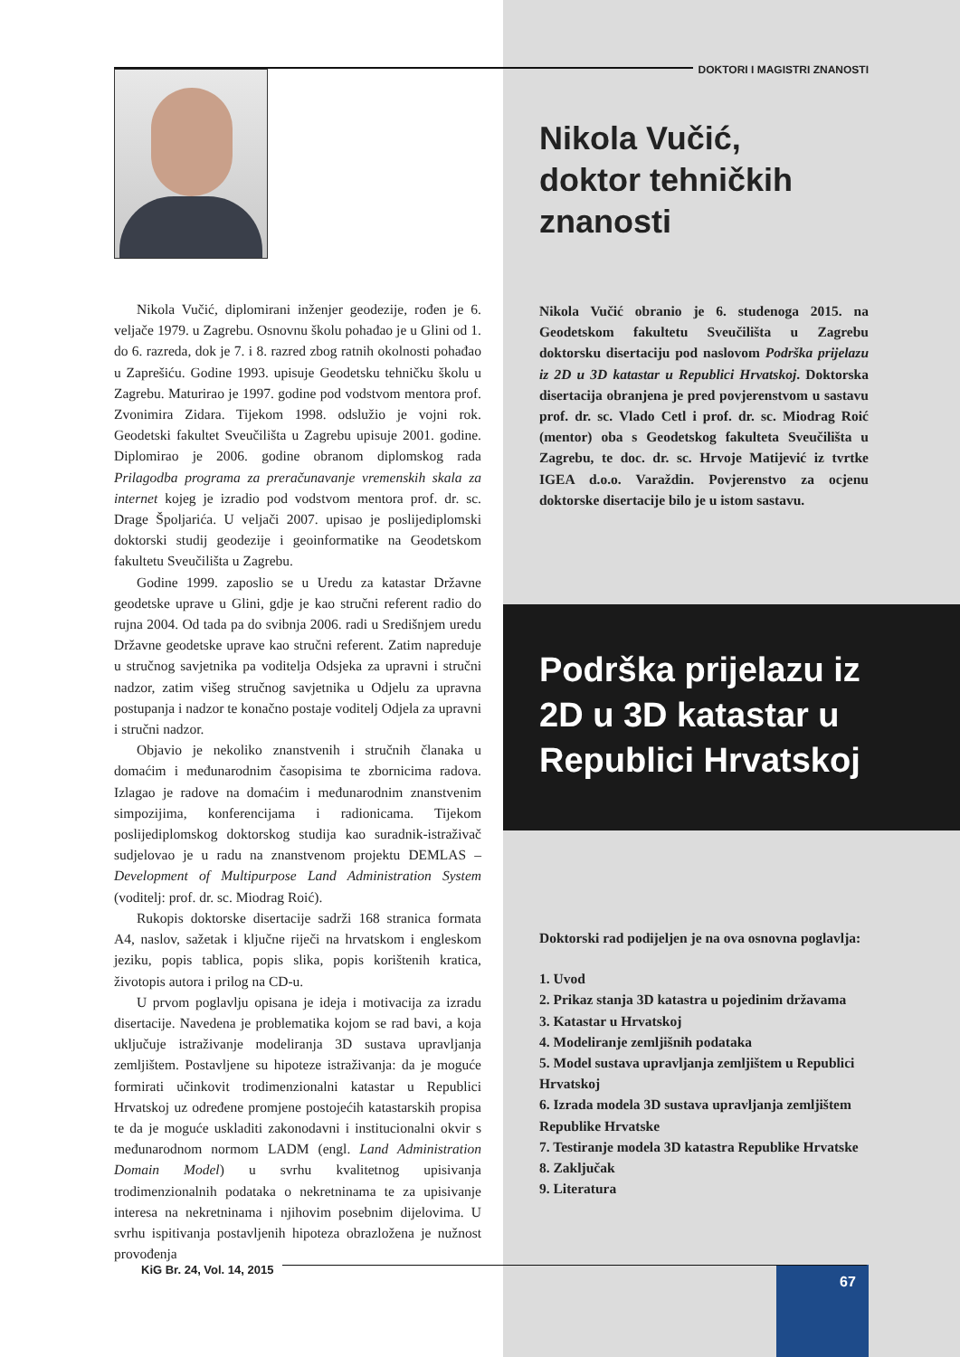Nikola Vučić, diplomirani inženjer geodezije, rođen je 6. veljače 1979. u Zagrebu. Osnovnu školu pohađao je u Glini od 1. do 6. razreda, dok je 7. i 8. razred zbog ratnih okolnosti pohađao u Zaprešiću. Godine 1993. upisuje Geodetsku tehničku školu u Zagrebu. Maturirao je 1997. godine pod vodstvom mentora prof. Zvonimira Zidara. Tijekom 1998. odslužio je vojni rok. Geodetski fakultet Sveučilišta u Zagrebu upisuje 2001. godine. Diplomirao je 2006. godine obranom diplomskog rada Prilagodba programa za preračunavanje vremenskih skala za internet kojeg je izradio pod vodstvom mentora prof. dr. sc. Drage Špoljarića. U veljači 2007. upisao je poslijediplomski doktorski studij geodezije i geoinformatike na Geodetskom fakultetu Sveučilišta u Zagrebu.
Godine 1999. zaposlio se u Uredu za katastar Državne geodetske uprave u Glini, gdje je kao stručni referent radio do rujna 2004. Od tada pa do svibnja 2006. radi u Središnjem uredu Državne geodetske uprave kao stručni referent. Zatim napreduje u stručnog savjetnika pa voditelja Odsjeka za upravni i stručni nadzor, zatim višeg stručnog savjetnika u Odjelu za upravna postupanja i nadzor te konačno postaje voditelj Odjela za upravni i stručni nadzor.
Objavio je nekoliko znanstvenih i stručnih članaka u domaćim i međunarodnim časopisima te zbornicima radova. Izlagao je radove na domaćim i međunarodnim znanstvenim simpozijima, konferencijama i radionicama. Tijekom poslijediplomskog doktorskog studija kao suradnik-istraživač sudjelovao je u radu na znanstvenom projektu DEMLAS – Development of Multipurpose Land Administration System (voditelj: prof. dr. sc. Miodrag Roić).
Rukopis doktorske disertacije sadrži 168 stranica formata A4, naslov, sažetak i ključne riječi na hrvatskom i engleskom jeziku, popis tablica, popis slika, popis korištenih kratica, životopis autora i prilog na CD-u.
U prvom poglavlju opisana je ideja i motivacija za izradu disertacije. Navedena je problematika kojom se rad bavi, a koja uključuje istraživanje modeliranja 3D sustava upravljanja zemljištem. Postavljene su hipoteze istraživanja: da je moguće formirati učinkovit trodimenzionalni katastar u Republici Hrvatskoj uz određene promjene postojećih katastarskih propisa te da je moguće uskladiti zakonodavni i institucionalni okvir s međunarodnom normom LADM (engl. Land Administration Domain Model) u svrhu kvalitetnog upisivanja trodimenzionalnih podataka o nekretninama te za upisivanje interesa na nekretninama i njihovim posebnim dijelovima. U svrhu ispitivanja postavljenih hipoteza obrazložena je nužnost provođenja
DOKTORI I MAGISTRI ZNANOSTI
Nikola Vučić,
doktor tehničkih
znanosti
Nikola Vučić obranio je 6. studenoga 2015. na Geodetskom fakultetu Sveučilišta u Zagrebu doktorsku disertaciju pod naslovom Podrška prijelazu iz 2D u 3D katastar u Republici Hrvatskoj. Doktorska disertacija obranjena je pred povjerenstvom u sastavu prof. dr. sc. Vlado Cetl i prof. dr. sc. Miodrag Roić (mentor) oba s Geodetskog fakulteta Sveučilišta u Zagrebu, te doc. dr. sc. Hrvoje Matijević iz tvrtke IGEA d.o.o. Varaždin. Povjerenstvo za ocjenu doktorske disertacije bilo je u istom sastavu.
Podrška prijelazu iz
2D u 3D katastar u
Republici Hrvatskoj
Doktorski rad podijeljen je na ova osnovna poglavlja:
1. Uvod
2. Prikaz stanja 3D katastra u pojedinim državama
3. Katastar u Hrvatskoj
4. Modeliranje zemljišnih podataka
5. Model sustava upravljanja zemljištem u Republici Hrvatskoj
6. Izrada modela 3D sustava upravljanja zemljištem Republike Hrvatske
7. Testiranje modela 3D katastra Republike Hrvatske
8. Zaključak
9. Literatura
KiG Br. 24, Vol. 14, 2015
67